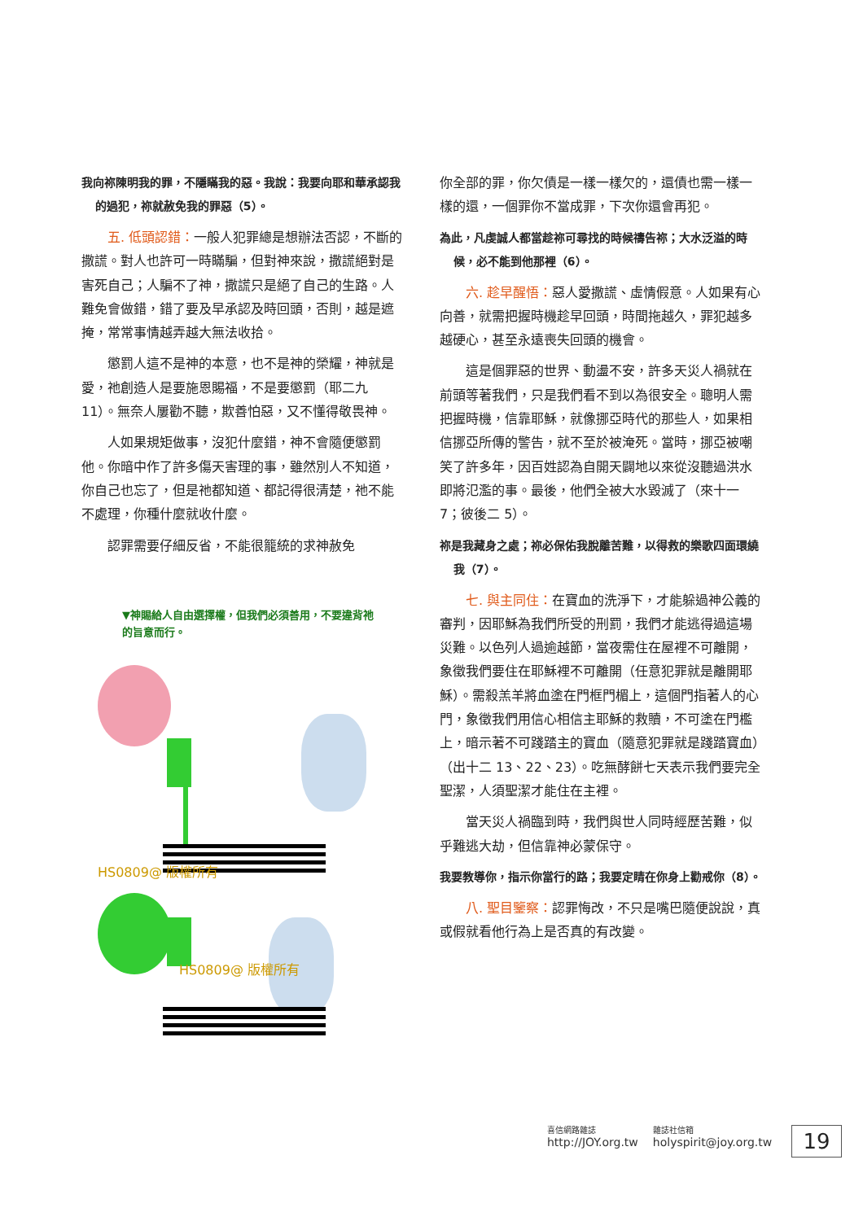我向祢陳明我的罪，不隱瞞我的惡。我說：我要向耶和華承認我的過犯，祢就赦免我的罪惡（5）。
五. 低頭認錯：一般人犯罪總是想辦法否認，不斷的撒謊。對人也許可一時瞞騙，但對神來說，撒謊絕對是害死自己；人騙不了神，撒謊只是絕了自己的生路。人難免會做錯，錯了要及早承認及時回頭，否則，越是遮掩，常常事情越弄越大無法收拾。
懲罰人這不是神的本意，也不是神的榮耀，神就是愛，祂創造人是要施恩賜福，不是要懲罰（耶二九 11）。無奈人屢勸不聽，欺善怕惡，又不懂得敬畏神。
人如果規矩做事，沒犯什麼錯，神不會隨便懲罰他。你暗中作了許多傷天害理的事，雖然別人不知道，你自己也忘了，但是祂都知道、都記得很清楚，祂不能不處理，你種什麼就收什麼。
認罪需要仔細反省，不能很籠統的求神赦免
▼神賜給人自由選擇權，但我們必須善用，不要違背祂的旨意而行。
HS0809@ 版權所有
HS0809@ 版權所有
你全部的罪，你欠債是一樣一樣欠的，還債也需一樣一樣的還，一個罪你不當成罪，下次你還會再犯。
為此，凡虔誠人都當趁祢可尋找的時候禱告祢；大水泛溢的時候，必不能到他那裡（6）。
六. 趁早醒悟：惡人愛撒謊、虛情假意。人如果有心向善，就需把握時機趁早回頭，時間拖越久，罪犯越多越硬心，甚至永遠喪失回頭的機會。
這是個罪惡的世界、動盪不安，許多天災人禍就在前頭等著我們，只是我們看不到以為很安全。聰明人需把握時機，信靠耶穌，就像挪亞時代的那些人，如果相信挪亞所傳的警告，就不至於被淹死。當時，挪亞被嘲笑了許多年，因百姓認為自開天闢地以來從沒聽過洪水即將氾濫的事。最後，他們全被大水毀滅了（來十一 7；彼後二 5）。
祢是我藏身之處；祢必保佑我脫離苦難，以得救的樂歌四面環繞我（7）。
七. 與主同住：在寶血的洗淨下，才能躲過神公義的審判，因耶穌為我們所受的刑罰，我們才能逃得過這場災難。以色列人過逾越節，當夜需住在屋裡不可離開，象徵我們要住在耶穌裡不可離開（任意犯罪就是離開耶穌）。需殺羔羊將血塗在門框門楣上，這個門指著人的心門，象徵我們用信心相信主耶穌的救贖，不可塗在門檻上，暗示著不可踐踏主的寶血（隨意犯罪就是踐踏寶血）（出十二 13、22、23）。吃無酵餅七天表示我們要完全聖潔，人須聖潔才能住在主裡。
當天災人禍臨到時，我們與世人同時經歷苦難，似乎難逃大劫，但信靠神必蒙保守。
我要教導你，指示你當行的路；我要定睛在你身上勸戒你（8）。
八. 聖目鑒察：認罪悔改，不只是嘴巴隨便說說，真或假就看他行為上是否真的有改變。
喜信網路雜誌
http://JOY.org.tw
雜誌社信箱
holyspirit@joy.org.tw
19